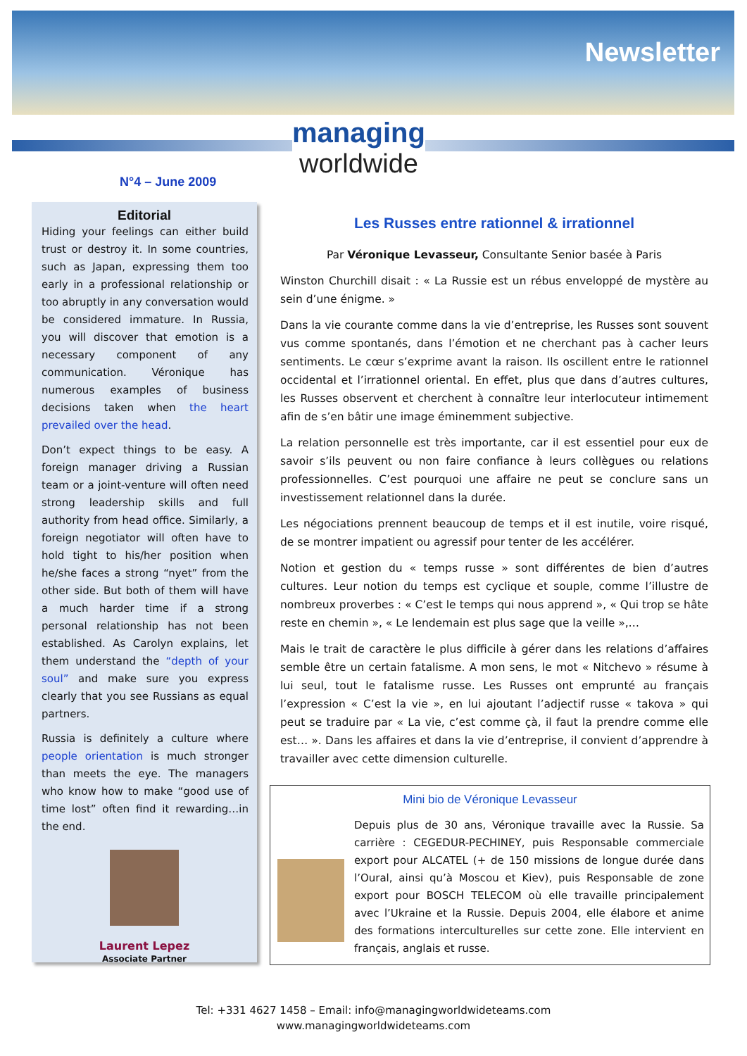Newsletter
managing
worldwide
N°4 – June 2009
Editorial
Hiding your feelings can either build trust or destroy it. In some countries, such as Japan, expressing them too early in a professional relationship or too abruptly in any conversation would be considered immature. In Russia, you will discover that emotion is a necessary component of any communication. Véronique has numerous examples of business decisions taken when the heart prevailed over the head.
Don’t expect things to be easy. A foreign manager driving a Russian team or a joint-venture will often need strong leadership skills and full authority from head office. Similarly, a foreign negotiator will often have to hold tight to his/her position when he/she faces a strong “nyet” from the other side. But both of them will have a much harder time if a strong personal relationship has not been established. As Carolyn explains, let them understand the “depth of your soul” and make sure you express clearly that you see Russians as equal partners.
Russia is definitely a culture where people orientation is much stronger than meets the eye. The managers who know how to make “good use of time lost” often find it rewarding…in the end.
Laurent Lepez
Associate Partner
Les Russes entre rationnel & irrationnel
Par Véronique Levasseur, Consultante Senior basée à Paris
Winston Churchill disait : « La Russie est un rébus enveloppé de mystère au sein d’une énigme. »
Dans la vie courante comme dans la vie d’entreprise, les Russes sont souvent vus comme spontanés, dans l’émotion et ne cherchant pas à cacher leurs sentiments. Le cœur s’exprime avant la raison. Ils oscillent entre le rationnel occidental et l’irrationnel oriental. En effet, plus que dans d’autres cultures, les Russes observent et cherchent à connaître leur interlocuteur intimement afin de s’en bâtir une image éminemment subjective.
La relation personnelle est très importante, car il est essentiel pour eux de savoir s’ils peuvent ou non faire confiance à leurs collègues ou relations professionnelles. C’est pourquoi une affaire ne peut se conclure sans un investissement relationnel dans la durée.
Les négociations prennent beaucoup de temps et il est inutile, voire risqué, de se montrer impatient ou agressif pour tenter de les accélérer.
Notion et gestion du « temps russe » sont différentes de bien d’autres cultures. Leur notion du temps est cyclique et souple, comme l’illustre de nombreux proverbes : « C’est le temps qui nous apprend », « Qui trop se hâte reste en chemin », « Le lendemain est plus sage que la veille »,…
Mais le trait de caractère le plus difficile à gérer dans les relations d’affaires semble être un certain fatalisme. A mon sens, le mot « Nitchevo » résume à lui seul, tout le fatalisme russe. Les Russes ont emprunté au français l’expression « C’est la vie », en lui ajoutant l’adjectif russe « takova » qui peut se traduire par « La vie, c’est comme çà, il faut la prendre comme elle est… ». Dans les affaires et dans la vie d’entreprise, il convient d’apprendre à travailler avec cette dimension culturelle.
Mini bio de Véronique Levasseur
Depuis plus de 30 ans, Véronique travaille avec la Russie. Sa carrière : CEGEDUR-PECHINEY, puis Responsable commerciale export pour ALCATEL (+ de 150 missions de longue durée dans l’Oural, ainsi qu’à Moscou et Kiev), puis Responsable de zone export pour BOSCH TELECOM où elle travaille principalement avec l’Ukraine et la Russie. Depuis 2004, elle élabore et anime des formations interculturelles sur cette zone. Elle intervient en français, anglais et russe.
Tel: +331 4627 1458 – Email: info@managingworldwideteams.com
www.managingworldwideteams.com